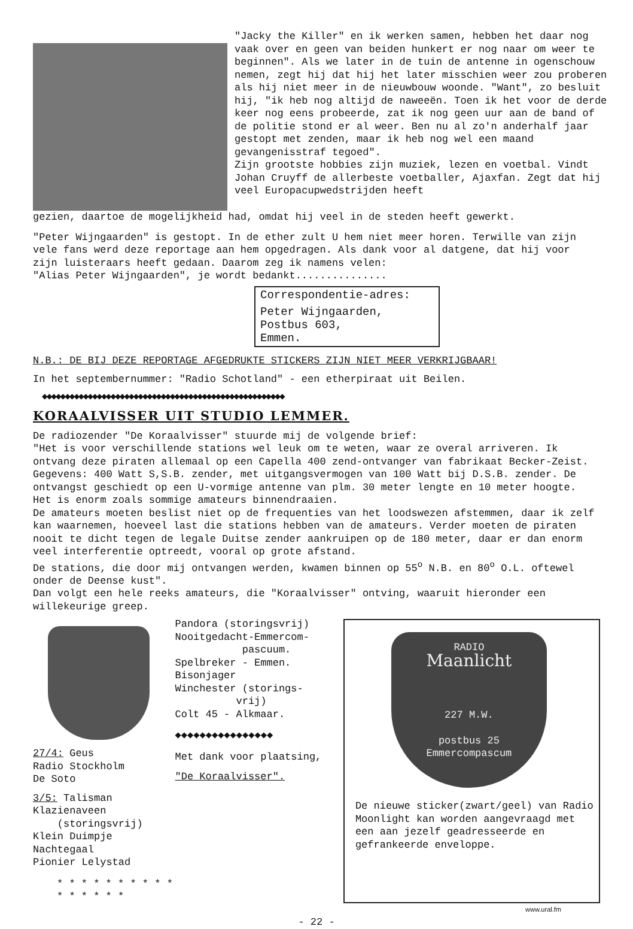"Jacky the Killer" en ik werken samen, hebben het daar nog vaak over en geen van beiden hunkert er nog naar om weer te beginnen". Als we later in de tuin de antenne in ogenschouw nemen, zegt hij dat hij het later misschien weer zou proberen als hij niet meer in de nieuwbouw woonde. "Want", zo besluit hij, "ik heb nog altijd de naweeën. Toen ik het voor de derde keer nog eens probeerde, zat ik nog geen uur aan de band of de politie stond er al weer. Ben nu al zo'n anderhalf jaar gestopt met zenden, maar ik heb nog wel een maand gevangenisstraf tegoed".
Zijn grootste hobbies zijn muziek, lezen en voetbal. Vindt Johan Cruyff de allerbeste voetballer, Ajaxfan. Zegt dat hij veel Europacupwedstrijden heeft
gezien, daartoe de mogelijkheid had, omdat hij veel in de steden heeft gewerkt.
"Peter Wijngaarden" is gestopt. In de ether zult U hem niet meer horen. Terwille van zijn vele fans werd deze reportage aan hem opgedragen. Als dank voor al datgene, dat hij voor zijn luisteraars heeft gedaan. Daarom zeg ik namens velen:
"Alias Peter Wijngaarden", je wordt bedankt...............
Correspondentie-adres:
Peter Wijngaarden,
Postbus 603,
Emmen.
N.B.: DE BIJ DEZE REPORTAGE AFGEDRUKTE STICKERS ZIJN NIET MEER VERKRIJGBAAR!
In het septembernummer: "Radio Schotland" - een etherpiraat uit Beilen.
◆◆◆◆◆◆◆◆◆◆◆◆◆◆◆◆◆◆◆◆◆◆◆◆◆◆◆◆◆◆◆◆◆◆◆◆◆◆◆◆◆◆◆◆◆◆◆◆◆◆◆◆◆
KORAALVISSER UIT STUDIO LEMMER.
De radiozender "De Koraalvisser" stuurde mij de volgende brief:
"Het is voor verschillende stations wel leuk om te weten, waar ze overal arriveren. Ik ontvang deze piraten allemaal op een Capella 400 zend-ontvanger van fabrikaat Becker-Zeist. Gegevens: 400 Watt S,S.B. zender, met uitgangsvermogen van 100 Watt bij D.S.B. zender. De ontvangst geschiedt op een U-vormige antenne van plm. 30 meter lengte en 10 meter hoogte. Het is enorm zoals sommige amateurs binnendraaien.
De amateurs moeten beslist niet op de frequenties van het loodswezen afstemmen, daar ik zelf kan waarnemen, hoeveel last die stations hebben van de amateurs. Verder moeten de piraten nooit te dicht tegen de legale Duitse zender aankruipen op de 180 meter, daar er dan enorm veel interferentie optreedt, vooral op grote afstand.
De stations, die door mij ontvangen werden, kwamen binnen op 55<sup>o</sup> N.B. en 80<sup>o</sup> O.L. oftewel onder de Deense kust".
Dan volgt een hele reeks amateurs, die "Koraalvisser" ontving, waaruit hieronder een willekeurige greep.
27/4: Geus
Radio Stockholm
De Soto
3/5: Talisman Klazienaveen
(storingsvrij)
Klein Duimpje
Nachtegaal
Pionier Lelystad
* * * * * * * * * * * * * * * *
Pandora (storingsvrij)
Nooitgedacht-Emmercom-
pascuum.
Spelbreker - Emmen.
Bisonjager
Winchester (storings-
vrij)
Colt 45 - Alkmaar.
◆◆◆◆◆◆◆◆◆◆◆◆◆◆◆◆
Met dank voor plaatsing,
"De Koraalvisser".
RADIO
Maanlicht
227 M.W.
postbus 25
Emmercompascum
De nieuwe sticker(zwart/geel) van Radio Moonlight kan worden aangevraagd met een aan jezelf geadresseerde en gefrankeerde enveloppe.
www.ural.fm
- 22 -